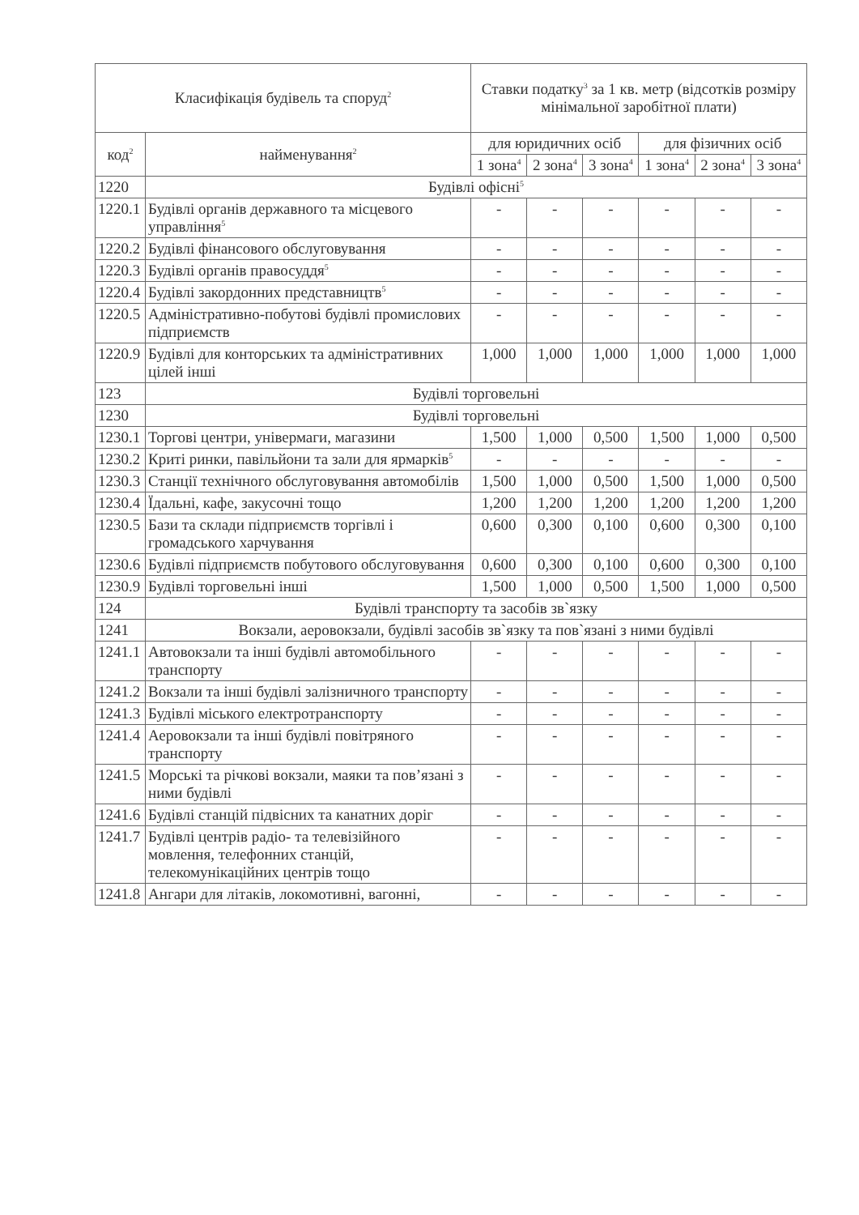| Класифікація будівель та споруд<sup>2</sup> | | Ставки податку<sup>3</sup> за 1 кв. метр (відсотків розміру мінімальної заробітної плати) | | | | | |
| --- | --- | --- | --- | --- | --- | --- | --- |
| код<sup>2</sup> | найменування<sup>2</sup> | для юридичних осіб | | | для фізичних осіб | | |
| | | 1 зона<sup>4</sup> | 2 зона<sup>4</sup> | 3 зона<sup>4</sup> | 1 зона<sup>4</sup> | 2 зона<sup>4</sup> | 3 зона<sup>4</sup> |
| 1220 | Будівлі офісні<sup>5</sup> | | | | | | |
| 1220.1 | Будівлі органів державного та місцевого управління<sup>5</sup> | - | - | - | - | - | - |
| 1220.2 | Будівлі фінансового обслуговування | - | - | - | - | - | - |
| 1220.3 | Будівлі органів правосуддя<sup>5</sup> | - | - | - | - | - | - |
| 1220.4 | Будівлі закордонних представництв<sup>5</sup> | - | - | - | - | - | - |
| 1220.5 | Адміністративно-побутові будівлі промислових підприємств | - | - | - | - | - | - |
| 1220.9 | Будівлі для конторських та адміністративних цілей інші | 1,000 | 1,000 | 1,000 | 1,000 | 1,000 | 1,000 |
| 123 | Будівлі торговельні | | | | | | |
| 1230 | Будівлі торговельні | | | | | | |
| 1230.1 | Торгові центри, універмаги, магазини | 1,500 | 1,000 | 0,500 | 1,500 | 1,000 | 0,500 |
| 1230.2 | Криті ринки, павільйони та зали для ярмарків<sup>5</sup> | - | - | - | - | - | - |
| 1230.3 | Станції технічного обслуговування автомобілів | 1,500 | 1,000 | 0,500 | 1,500 | 1,000 | 0,500 |
| 1230.4 | Їдальні, кафе, закусочні тощо | 1,200 | 1,200 | 1,200 | 1,200 | 1,200 | 1,200 |
| 1230.5 | Бази та склади підприємств торгівлі і громадського харчування | 0,600 | 0,300 | 0,100 | 0,600 | 0,300 | 0,100 |
| 1230.6 | Будівлі підприємств побутового обслуговування | 0,600 | 0,300 | 0,100 | 0,600 | 0,300 | 0,100 |
| 1230.9 | Будівлі торговельні інші | 1,500 | 1,000 | 0,500 | 1,500 | 1,000 | 0,500 |
| 124 | Будівлі транспорту та засобів зв`язку | | | | | | |
| 1241 | Вокзали, аеровокзали, будівлі засобів зв`язку та пов`язані з ними будівлі | | | | | | |
| 1241.1 | Автовокзали та інші будівлі автомобільного транспорту | - | - | - | - | - | - |
| 1241.2 | Вокзали та інші будівлі залізничного транспорту | - | - | - | - | - | - |
| 1241.3 | Будівлі міського електротранспорту | - | - | - | - | - | - |
| 1241.4 | Аеровокзали та інші будівлі повітряного транспорту | - | - | - | - | - | - |
| 1241.5 | Морські та річкові вокзали, маяки та пов’язані з ними будівлі | - | - | - | - | - | - |
| 1241.6 | Будівлі станцій підвісних та канатних доріг | - | - | - | - | - | - |
| 1241.7 | Будівлі центрів радіо- та телевізійного мовлення, телефонних станцій, телекомунікаційних центрів тощо | - | - | - | - | - | - |
| 1241.8 | Ангари для літаків, локомотивні, вагонні, | - | - | - | - | - | - |